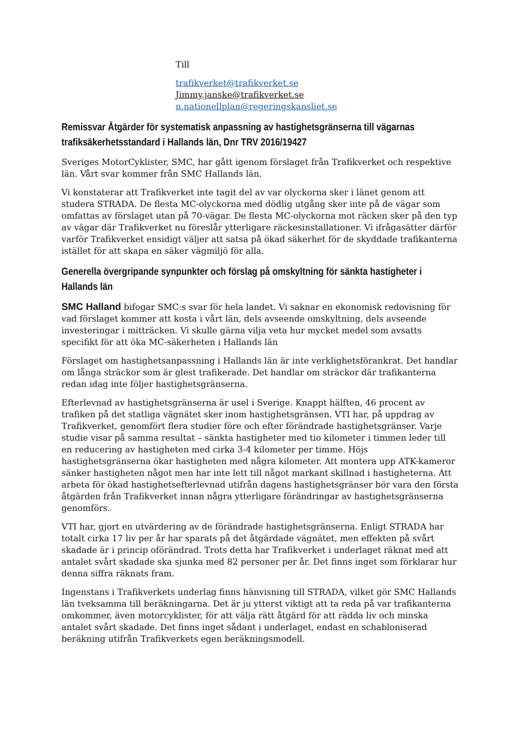Till
trafikverket@trafikverket.se
Jimmy.janske@trafikverket.se
n.nationellplan@regeringskansliet.se
Remissvar Åtgärder för systematisk anpassning av hastighetsgränserna till vägarnas trafiksäkerhetsstandard i Hallands län, Dnr TRV 2016/19427
Sveriges MotorCyklister, SMC, har gått igenom förslaget från Trafikverket och respektive län. Vårt svar kommer från SMC Hallands län.
Vi konstaterar att Trafikverket inte tagit del av var olyckorna sker i länet genom att studera STRADA. De flesta MC-olyckorna med dödlig utgång sker inte på de vägar som omfattas av förslaget utan på 70-vägar. De flesta MC-olyckorna mot räcken sker på den typ av vägar där Trafikverket nu föreslår ytterligare räckesinstallationer. Vi ifrågasätter därför varför Trafikverket ensidigt väljer att satsa på ökad säkerhet för de skyddade trafikanterna istället för att skapa en säker vägmiljö för alla.
Generella övergripande synpunkter och förslag på omskyltning för sänkta hastigheter i Hallands län
SMC Halland bifogar SMC:s svar för hela landet. Vi saknar en ekonomisk redovisning för vad förslaget kommer att kosta i vårt län, dels avseende omskyltning, dels avseende investeringar i mitträcken. Vi skulle gärna vilja veta hur mycket medel som avsatts specifikt för att öka MC-säkerheten i Hallands län
Förslaget om hastighetsanpassning i Hallands län är inte verklighetsförankrat. Det handlar om långa sträckor som är glest trafikerade. Det handlar om sträckor där trafikanterna redan idag inte följer hastighetsgränserna.
Efterlevnad av hastighetsgränserna är usel i Sverige. Knappt hälften, 46 procent av trafiken på det statliga vägnätet sker inom hastighetsgränsen. VTI har, på uppdrag av Trafikverket, genomfört flera studier före och efter förändrade hastighetsgränser. Varje studie visar på samma resultat – sänkta hastigheter med tio kilometer i timmen leder till en reducering av hastigheten med cirka 3-4 kilometer per timme. Höjs hastighetsgränserna ökar hastigheten med några kilometer. Att montera upp ATK-kameror sänker hastigheten något men har inte lett till något markant skillnad i hastigheterna. Att arbeta för ökad hastighetsefterlevnad utifrån dagens hastighetsgränser bör vara den första åtgärden från Trafikverket innan några ytterligare förändringar av hastighetsgränserna genomförs.
VTI har, gjort en utvärdering av de förändrade hastighetsgränserna. Enligt STRADA har totalt cirka 17 liv per år har sparats på det åtgärdade vägnätet, men effekten på svårt skadade är i princip oförändrad. Trots detta har Trafikverket i underlaget räknat med att antalet svårt skadade ska sjunka med 82 personer per år. Det finns inget som förklarar hur denna siffra räknats fram.
Ingenstans i Trafikverkets underlag finns hänvisning till STRADA, vilket gör SMC Hallands län tveksamma till beräkningarna. Det är ju ytterst viktigt att ta reda på var trafikanterna omkommer, även motorcyklister, för att välja rätt åtgärd för att rädda liv och minska antalet svårt skadade. Det finns inget sådant i underlaget, endast en schabloniserad beräkning utifrån Trafikverkets egen beräkningsmodell.